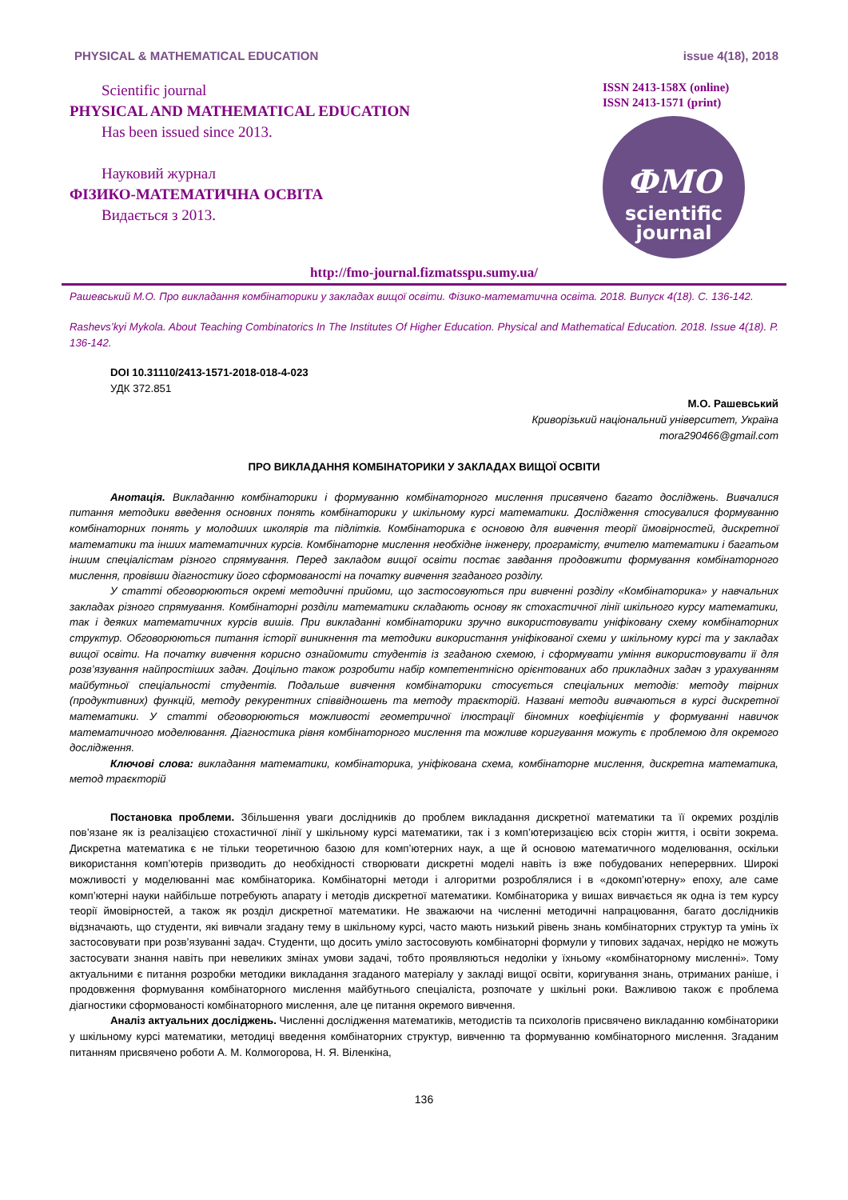PHYSICAL & MATHEMATICAL EDUCATION issue 4(18), 2018
Scientific journal
PHYSICAL AND MATHEMATICAL EDUCATION
Has been issued since 2013.
Науковий журнал
ФІЗИКО-МАТЕМАТИЧНА ОСВІТА
Видається з 2013.
ISSN 2413-158X (online)
ISSN 2413-1571 (print)
ФМО
scientific
journal
http://fmo-journal.fizmatsspu.sumy.ua/
Рашевський М.О. Про викладання комбінаторики у закладах вищої освіти. Фізико-математична освіта. 2018. Випуск 4(18). С. 136-142.
Rashevs’kyi Mykola. About Teaching Combinatorics In The Institutes Of Higher Education. Physical and Mathematical Education. 2018. Issue 4(18). P. 136-142.
DOI 10.31110/2413-1571-2018-018-4-023
УДК 372.851
М.О. Рашевський
Криворізький національний університет, Україна
mora290466@gmail.com
ПРО ВИКЛАДАННЯ КОМБІНАТОРИКИ У ЗАКЛАДАХ ВИЩОЇ ОСВІТИ
Анотація. Викладанню комбінаторики і формуванню комбінаторного мислення присвячено багато досліджень. Вивчалися питання методики введення основних понять комбінаторики у шкільному курсі математики. Дослідження стосувалися формуванню комбінаторних понять у молодших школярів та підлітків. Комбінаторика є основою для вивчення теорії ймовірностей, дискретної математики та інших математичних курсів. Комбінаторне мислення необхідне інженеру, програмісту, вчителю математики і багатьом іншим спеціалістам різного спрямування. Перед закладом вищої освіти постає завдання продовжити формування комбінаторного мислення, провівши діагностику його сформованості на початку вивчення згаданого розділу.
У статті обговорюються окремі методичні прийоми, що застосовуються при вивченні розділу «Комбінаторика» у навчальних закладах різного спрямування. Комбінаторні розділи математики складають основу як стохастичної лінії шкільного курсу математики, так і деяких математичних курсів вишів. При викладанні комбінаторики зручно використовувати уніфіковану схему комбінаторних структур. Обговорюються питання історії виникнення та методики використання уніфікованої схеми у шкільному курсі та у закладах вищої освіти. На початку вивчення корисно ознайомити студентів із згаданою схемою, і сформувати уміння використовувати її для розв’язування найпростіших задач. Доцільно також розробити набір компетентнісно орієнтованих або прикладних задач з урахуванням майбутньої спеціальності студентів. Подальше вивчення комбінаторики стосується спеціальних методів: методу твірних (продуктивних) функцій, методу рекурентних співвідношень та методу траєкторій. Названі методи вивчаються в курсі дискретної математики. У статті обговорюються можливості геометричної ілюстрації біномних коефіцієнтів у формуванні навичок математичного моделювання. Діагностика рівня комбінаторного мислення та можливе коригування можуть є проблемою для окремого дослідження.
Ключові слова: викладання математики, комбінаторика, уніфікована схема, комбінаторне мислення, дискретна математика, метод траєкторій
Постановка проблеми. Збільшення уваги дослідників до проблем викладання дискретної математики та її окремих розділів пов’язане як із реалізацією стохастичної лінії у шкільному курсі математики, так і з комп’ютеризацією всіх сторін життя, і освіти зокрема. Дискретна математика є не тільки теоретичною базою для комп’ютерних наук, а ще й основою математичного моделювання, оскільки використання комп’ютерів призводить до необхідності створювати дискретні моделі навіть із вже побудованих неперервних. Широкі можливості у моделюванні має комбінаторика. Комбінаторні методи і алгоритми розроблялися і в «докомп’ютерну» епоху, але саме комп’ютерні науки найбільше потребують апарату і методів дискретної математики. Комбінаторика у вишах вивчається як одна із тем курсу теорії ймовірностей, а також як розділ дискретної математики. Не зважаючи на численні методичні напрацювання, багато дослідників відзначають, що студенти, які вивчали згадану тему в шкільному курсі, часто мають низький рівень знань комбінаторних структур та умінь їх застосовувати при розв’язуванні задач. Студенти, що досить уміло застосовують комбінаторні формули у типових задачах, нерідко не можуть застосувати знання навіть при невеликих змінах умови задачі, тобто проявляються недоліки у їхньому «комбінаторному мисленні». Тому актуальними є питання розробки методики викладання згаданого матеріалу у закладі вищої освіти, коригування знань, отриманих раніше, і продовження формування комбінаторного мислення майбутнього спеціаліста, розпочате у шкільні роки. Важливою також є проблема діагностики сформованості комбінаторного мислення, але це питання окремого вивчення.
Аналіз актуальних досліджень. Численні дослідження математиків, методистів та психологів присвячено викладанню комбінаторики у шкільному курсі математики, методиці введення комбінаторних структур, вивченню та формуванню комбінаторного мислення. Згаданим питанням присвячено роботи А. М. Колмогорова, Н. Я. Віленкіна,
136